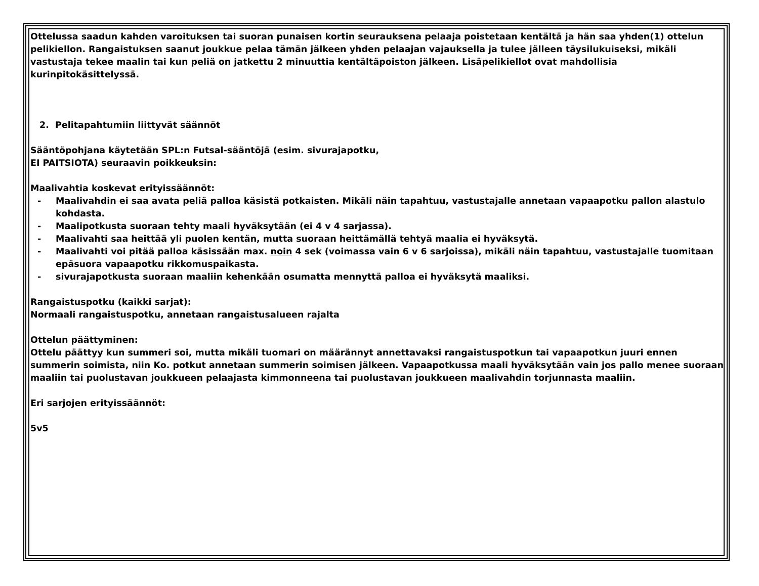Ottelussa saadun kahden varoituksen tai suoran punaisen kortin seurauksena pelaaja poistetaan kentältä ja hän saa yhden(1) ottelun pelikiellon. Rangaistuksen saanut joukkue pelaa tämän jälkeen yhden pelaajan vajauksella ja tulee jälleen täysilukuiseksi, mikäli vastustaja tekee maalin tai kun peliä on jatkettu 2 minuuttia kentältäpoiston jälkeen. Lisäpelikiellot ovat mahdollisia kurinpitokäsittelyssä.
2. Pelitapahtumiin liittyvät säännöt
Sääntöpohjana käytetään SPL:n Futsal-sääntöjä (esim. sivurajapotku,
EI PAITSIOTA) seuraavin poikkeuksin:
Maalivahtia koskevat erityissäännöt:
- Maalivahdin ei saa avata peliä palloa käsistä potkaisten. Mikäli näin tapahtuu, vastustajalle annetaan vapaapotku pallon alastulo kohdasta.
- Maalipotkusta suoraan tehty maali hyväksytään (ei 4 v 4 sarjassa).
- Maalivahti saa heittää yli puolen kentän, mutta suoraan heittämällä tehtyä maalia ei hyväksytä.
- Maalivahti voi pitää palloa käsissään max. noin 4 sek (voimassa vain 6 v 6 sarjoissa), mikäli näin tapahtuu, vastustajalle tuomitaan epäsuora vapaapotku rikkomuspaikasta.
- sivurajapotkusta suoraan maaliin kehenkään osumatta mennyttä palloa ei hyväksytä maaliksi.
Rangaistuspotku (kaikki sarjat):
Normaali rangaistuspotku, annetaan rangaistusalueen rajalta
Ottelun päättyminen:
Ottelu päättyy kun summeri soi, mutta mikäli tuomari on määrännyt annettavaksi rangaistuspotkun tai vapaapotkun juuri ennen summerin soimista, niin Ko. potkut annetaan summerin soimisen jälkeen. Vapaapotkussa maali hyväksytään vain jos pallo menee suoraan maaliin tai puolustavan joukkueen pelaajasta kimmonneena tai puolustavan joukkueen maalivahdin torjunnasta maaliin.
Eri sarjojen erityissäännöt:
5v5